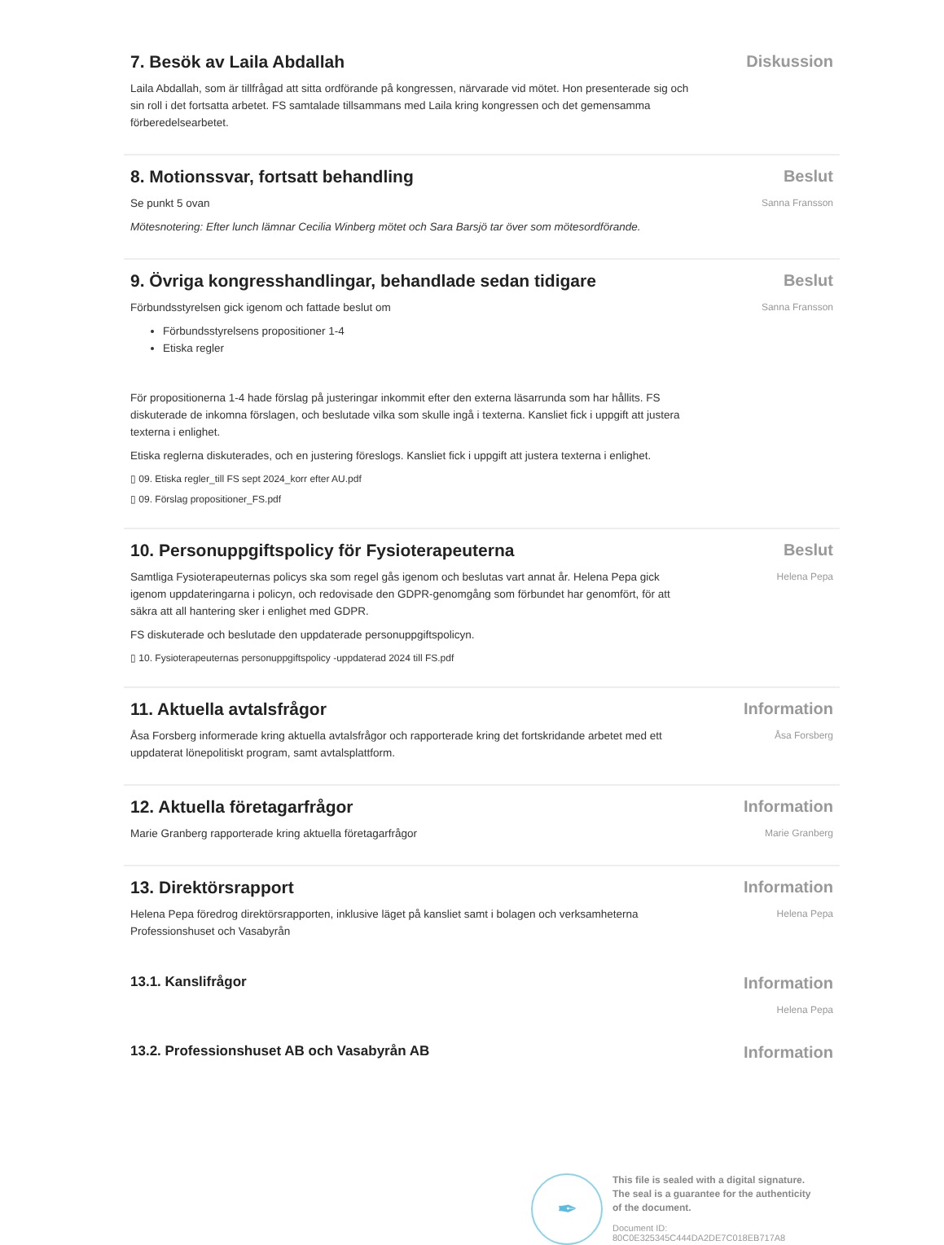7. Besök av Laila Abdallah
Laila Abdallah, som är tillfrågad att sitta ordförande på kongressen, närvarade vid mötet. Hon presenterade sig och sin roll i det fortsatta arbetet. FS samtalade tillsammans med Laila kring kongressen och det gemensamma förberedelsearbetet.
Diskussion
8. Motionssvar, fortsatt behandling
Se punkt 5 ovan
Mötesnotering: Efter lunch lämnar Cecilia Winberg mötet och Sara Barsjö tar över som mötesordförande.
Beslut
Sanna Fransson
9. Övriga kongresshandlingar, behandlade sedan tidigare
Förbundsstyrelsen gick igenom och fattade beslut om
Förbundsstyrelsens propositioner 1-4
Etiska regler
För propositionerna 1-4 hade förslag på justeringar inkommit efter den externa läsarrunda som har hållits. FS diskuterade de inkomna förslagen, och beslutade vilka som skulle ingå i texterna. Kansliet fick i uppgift att justera texterna i enlighet.
Etiska reglerna diskuterades, och en justering föreslogs. Kansliet fick i uppgift att justera texterna i enlighet.
▯ 09. Etiska regler_till FS sept 2024_korr efter AU.pdf
▯ 09. Förslag propositioner_FS.pdf
Beslut
Sanna Fransson
10. Personuppgiftspolicy för Fysioterapeuterna
Samtliga Fysioterapeuternas policys ska som regel gås igenom och beslutas vart annat år. Helena Pepa gick igenom uppdateringarna i policyn, och redovisade den GDPR-genomgång som förbundet har genomfört, för att säkra att all hantering sker i enlighet med GDPR.
FS diskuterade och beslutade den uppdaterade personuppgiftspolicyn.
▯ 10. Fysioterapeuternas personuppgiftspolicy -uppdaterad 2024 till FS.pdf
Beslut
Helena Pepa
11. Aktuella avtalsfrågor
Åsa Forsberg informerade kring aktuella avtalsfrågor och rapporterade kring det fortskridande arbetet med ett uppdaterat lönepolitiskt program, samt avtalsplattform.
Information
Åsa Forsberg
12. Aktuella företagarfrågor
Marie Granberg rapporterade kring aktuella företagarfrågor
Information
Marie Granberg
13. Direktörsrapport
Helena Pepa föredrog direktörsrapporten, inklusive läget på kansliet samt i bolagen och verksamheterna Professionshuset och Vasabyrån
Information
Helena Pepa
13.1. Kanslifrågor
Information
Helena Pepa
13.2. Professionshuset AB och Vasabyrån AB
Information
✒
This file is sealed with a digital signature.
The seal is a guarantee for the authenticity
of the document.
Document ID:
80C0E325345C444DA2DE7C018EB717A8